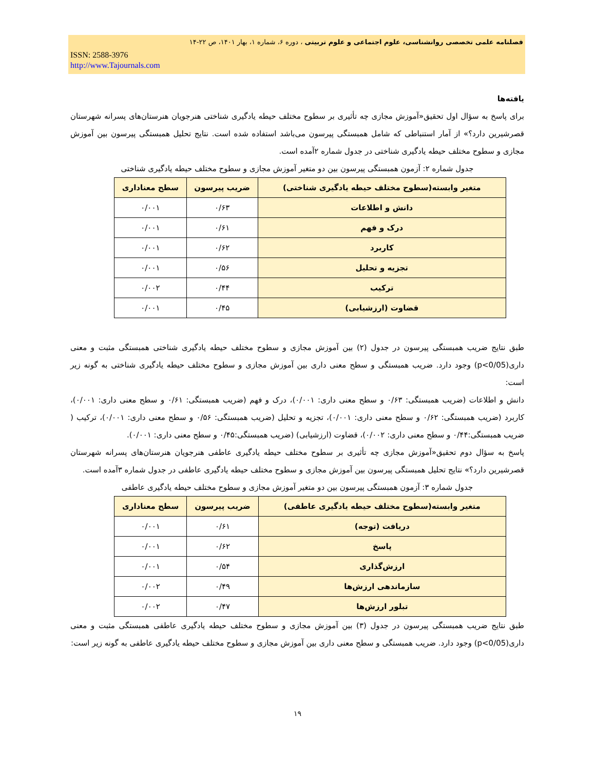فصلنامه علمی تخصصی روانشناسی، علوم اجتماعی و علوم تربیتی ، دوره ۶، شماره ۱، بهار ۱۴۰۱، ص ۲۲-۱۴
ISSN: 2588-3976
http://www.Tajournals.com
یافته‌ها
برای پاسخ به سؤال اول تحقیق«آموزش مجازی چه تأثیری بر سطوح مختلف حیطه یادگیری شناختی هنرجویان هنرستان‌های پسرانه شهرستان قصرشیرین دارد؟» از آمار استنباطی که شامل همبستگی پیرسون می‌باشد استفاده شده است. نتایج تحلیل همبستگی پیرسون بین آموزش مجازی و سطوح مختلف حیطه یادگیری شناختی در جدول شماره ۲آمده است.
جدول شماره ۲: آزمون همبستگی پیرسون بین دو متغیر آموزش مجازی و سطوح مختلف حیطه یادگیری شناختی
| متغیر وابسته(سطوح مختلف حیطه یادگیری شناختی) | ضریب پیرسون | سطح معناداری |
| --- | --- | --- |
| دانش و اطلاعات | ۰/۶۳ | ۰/۰۰۱ |
| درک و فهم | ۰/۶۱ | ۰/۰۰۱ |
| کاربرد | ۰/۶۲ | ۰/۰۰۱ |
| تجزیه و تحلیل | ۰/۵۶ | ۰/۰۰۱ |
| ترکیب | ۰/۴۴ | ۰/۰۰۲ |
| قضاوت (ارزشیابی) | ۰/۴۵ | ۰/۰۰۱ |
طبق نتایج ضریب همبستگی پیرسون در جدول (۲) بین آموزش مجازی و سطوح مختلف حیطه یادگیری شناختی همبستگی مثبت و معنی داری(p<0/05) وجود دارد. ضریب همبستگی و سطح معنی داری بین آموزش مجازی و سطوح مختلف حیطه یادگیری شناختی به گونه زیر است:
دانش و اطلاعات (ضریب همبستگی: ۰/۶۳ و سطح معنی داری: ۰/۰۰۱)، درک و فهم (ضریب همبستگی: ۰/۶۱ و سطح معنی داری: ۰/۰۰۱)، کاربرد (ضریب همبستگی: ۰/۶۲ و سطح معنی داری: ۰/۰۰۱)، تجزیه و تحلیل (ضریب همبستگی: ۰/۵۶ و سطح معنی داری: ۰/۰۰۱)، ترکیب ( ضریب همبستگی:۰/۴۴ و سطح معنی داری: ۰/۰۰۲)، قضاوت (ارزشیابی) (ضریب همبستگی:۰/۴۵ و سطح معنی داری: ۰/۰۰۱).
پاسخ به سؤال دوم تحقیق«آموزش مجازی چه تأثیری بر سطوح مختلف حیطه یادگیری عاطفی هنرجویان هنرستان‌های پسرانه شهرستان قصرشیرین دارد؟» نتایج تحلیل همبستگی پیرسون بین آموزش مجازی و سطوح مختلف حیطه یادگیری عاطفی در جدول شماره ۳آمده است.
جدول شماره ۳: آزمون همبستگی پیرسون بین دو متغیر آموزش مجازی و سطوح مختلف حیطه یادگیری عاطفی
| متغیر وابسته(سطوح مختلف حیطه یادگیری عاطفی) | ضریب پیرسون | سطح معناداری |
| --- | --- | --- |
| دریافت (توجه) | ۰/۶۱ | ۰/۰۰۱ |
| پاسخ | ۰/۶۲ | ۰/۰۰۱ |
| ارزش‌گذاری | ۰/۵۴ | ۰/۰۰۱ |
| سازماندهی ارزش‌ها | ۰/۴۹ | ۰/۰۰۲ |
| تبلور ارزش‌ها | ۰/۴۷ | ۰/۰۰۲ |
طبق نتایج ضریب همبستگی پیرسون در جدول (۳) بین آموزش مجازی و سطوح مختلف حیطه یادگیری عاطفی همبستگی مثبت و معنی داری(p<0/05) وجود دارد. ضریب همبستگی و سطح معنی داری بین آموزش مجازی و سطوح مختلف حیطه یادگیری عاطفی به گونه زیر است:
۱۹